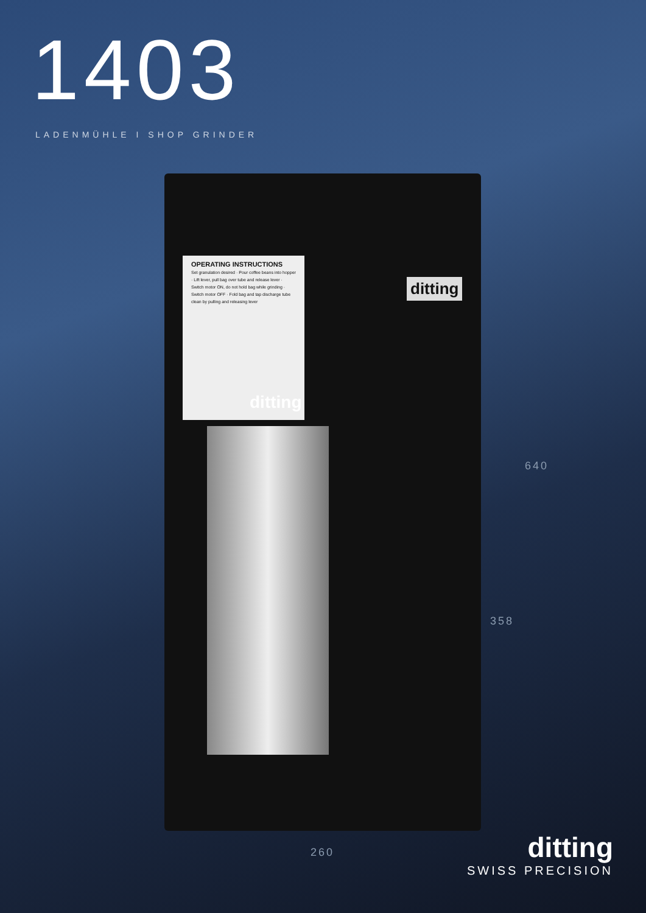1403
LADENMÜHLE I SHOP GRINDER
OPERATING INSTRUCTIONS
Set granulation desired · Pour coffee beans into hopper · Lift lever, pull bag over tube and release lever · Switch motor ON, do not hold bag while grinding · Switch motor OFF · Fold bag and tap discharge tube clean by pulling and releasing lever
ditting
ditting
640
358
260
ditting
SWISS PRECISION